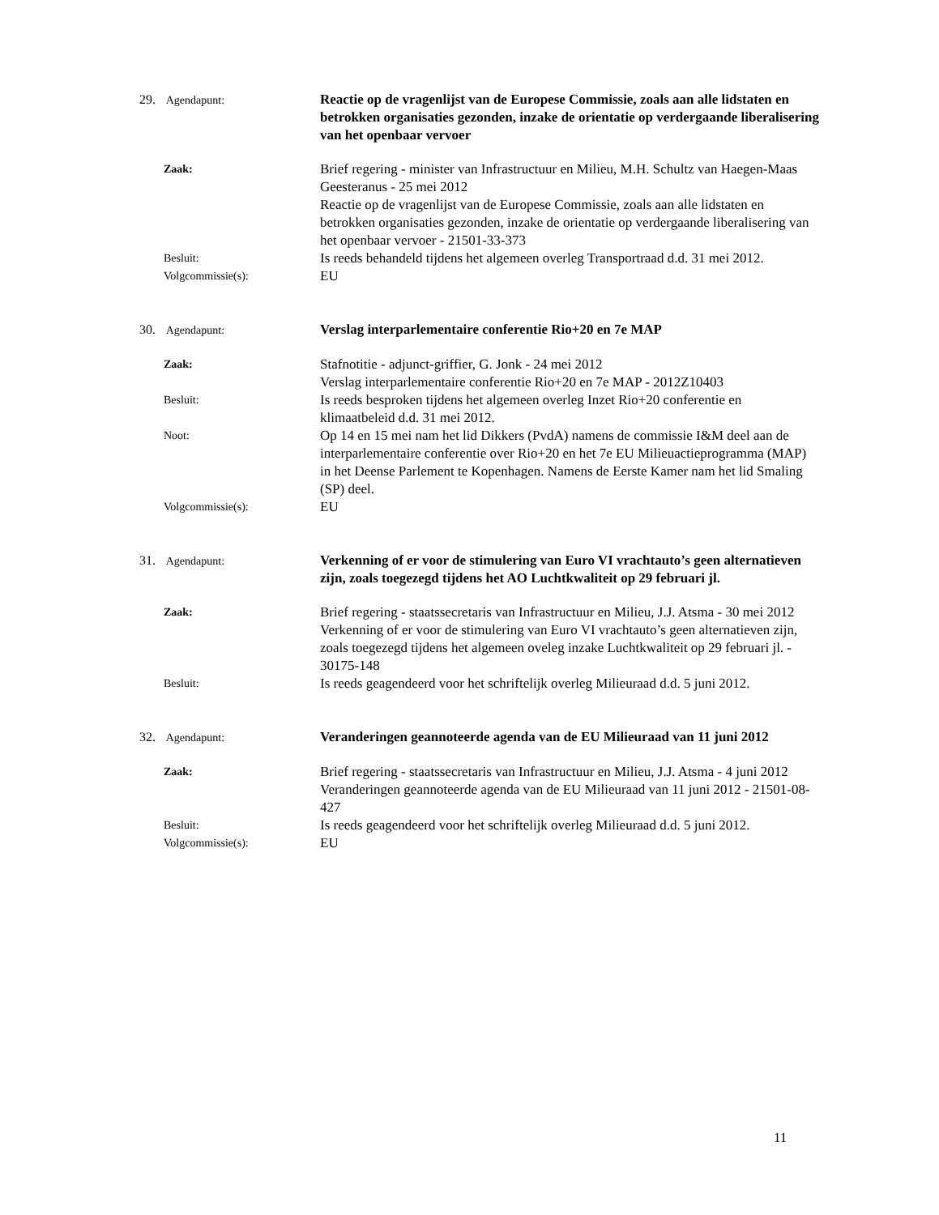29. Agendapunt:
Reactie op de vragenlijst van de Europese Commissie, zoals aan alle lidstaten en betrokken organisaties gezonden, inzake de orientatie op verdergaande liberalisering van het openbaar vervoer
Zaak:
Brief regering - minister van Infrastructuur en Milieu, M.H. Schultz van Haegen-Maas Geesteranus - 25 mei 2012
Reactie op de vragenlijst van de Europese Commissie, zoals aan alle lidstaten en betrokken organisaties gezonden, inzake de orientatie op verdergaande liberalisering van het openbaar vervoer - 21501-33-373
Besluit:
Is reeds behandeld tijdens het algemeen overleg Transportraad d.d. 31 mei 2012.
Volgcommissie(s):
EU
30. Agendapunt:
Verslag interparlementaire conferentie Rio+20 en 7e MAP
Zaak:
Stafnotitie - adjunct-griffier, G. Jonk - 24 mei 2012
Verslag interparlementaire conferentie Rio+20 en 7e MAP - 2012Z10403
Besluit:
Is reeds besproken tijdens het algemeen overleg Inzet Rio+20 conferentie en klimaatbeleid d.d. 31 mei 2012.
Noot:
Op 14 en 15 mei nam het lid Dikkers (PvdA) namens de commissie I&M deel aan de interparlementaire conferentie over Rio+20 en het 7e EU Milieuactieprogramma (MAP) in het Deense Parlement te Kopenhagen. Namens de Eerste Kamer nam het lid Smaling (SP) deel.
Volgcommissie(s):
EU
31. Agendapunt:
Verkenning of er voor de stimulering van Euro VI vrachtauto’s geen alternatieven zijn, zoals toegezegd tijdens het AO Luchtkwaliteit op 29 februari jl.
Zaak:
Brief regering - staatssecretaris van Infrastructuur en Milieu, J.J. Atsma - 30 mei 2012
Verkenning of er voor de stimulering van Euro VI vrachtauto’s geen alternatieven zijn, zoals toegezegd tijdens het algemeen oveleg inzake Luchtkwaliteit op 29 februari jl. - 30175-148
Besluit:
Is reeds geagendeerd voor het schriftelijk overleg Milieuraad d.d. 5 juni 2012.
32. Agendapunt:
Veranderingen geannoteerde agenda van de EU Milieuraad van 11 juni 2012
Zaak:
Brief regering - staatssecretaris van Infrastructuur en Milieu, J.J. Atsma - 4 juni 2012
Veranderingen geannoteerde agenda van de EU Milieuraad van 11 juni 2012 - 21501-08-427
Besluit:
Is reeds geagendeerd voor het schriftelijk overleg Milieuraad d.d. 5 juni 2012.
Volgcommissie(s):
EU
11